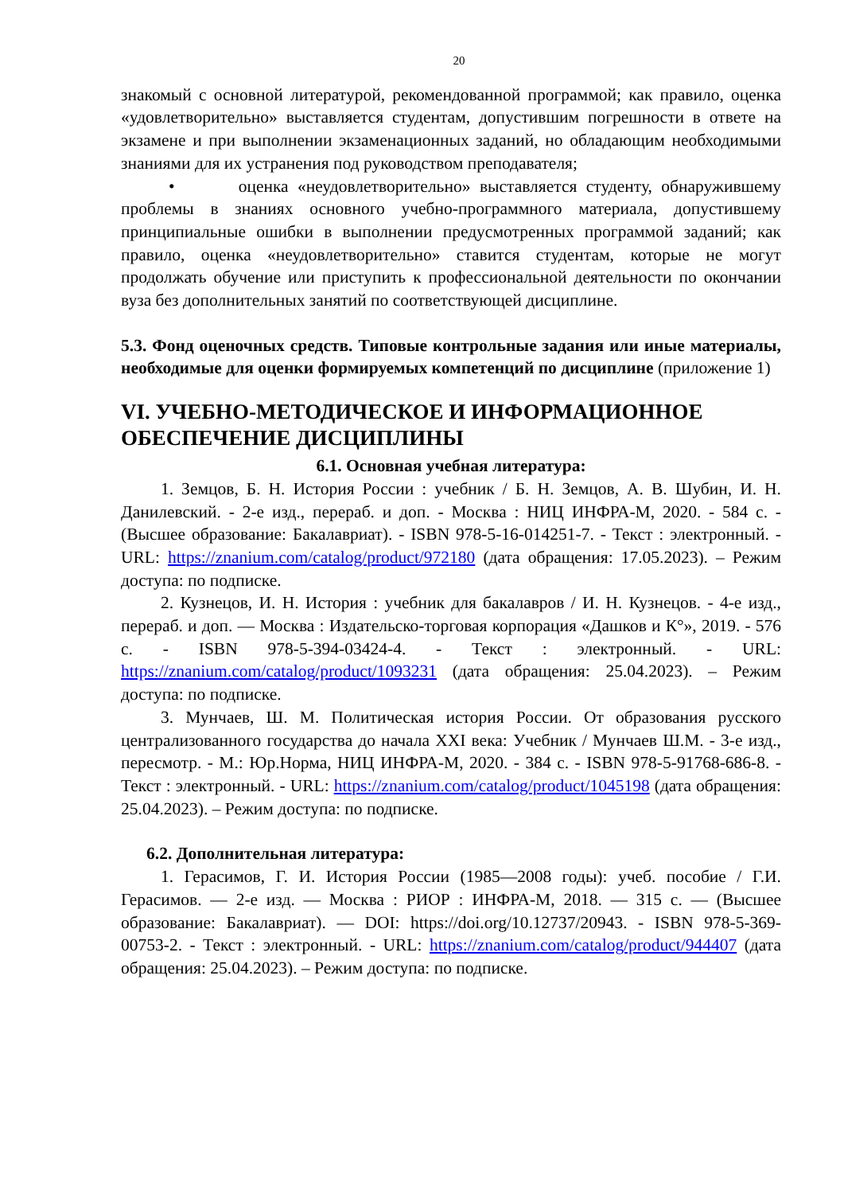20
знакомый с основной литературой, рекомендованной программой; как правило, оценка «удовлетворительно» выставляется студентам, допустившим погрешности в ответе на экзамене и при выполнении экзаменационных заданий, но обладающим необходимыми знаниями для их устранения под руководством преподавателя;
• оценка «неудовлетворительно» выставляется студенту, обнаружившему проблемы в знаниях основного учебно-программного материала, допустившему принципиальные ошибки в выполнении предусмотренных программой заданий; как правило, оценка «неудовлетворительно» ставится студентам, которые не могут продолжать обучение или приступить к профессиональной деятельности по окончании вуза без дополнительных занятий по соответствующей дисциплине.
5.3. Фонд оценочных средств. Типовые контрольные задания или иные материалы, необходимые для оценки формируемых компетенций по дисциплине (приложение 1)
VI. УЧЕБНО-МЕТОДИЧЕСКОЕ И ИНФОРМАЦИОННОЕ ОБЕСПЕЧЕНИЕ ДИСЦИПЛИНЫ
6.1. Основная учебная литература:
1. Земцов, Б. Н. История России : учебник / Б. Н. Земцов, А. В. Шубин, И. Н. Данилевский. - 2-е изд., перераб. и доп. - Москва : НИЦ ИНФРА-М, 2020. - 584 с. - (Высшее образование: Бакалавриат). - ISBN 978-5-16-014251-7. - Текст : электронный. - URL: https://znanium.com/catalog/product/972180 (дата обращения: 17.05.2023). – Режим доступа: по подписке.
2. Кузнецов, И. Н. История : учебник для бакалавров / И. Н. Кузнецов. - 4-е изд., перераб. и доп. — Москва : Издательско-торговая корпорация «Дашков и К°», 2019. - 576 с. - ISBN 978-5-394-03424-4. - Текст : электронный. - URL: https://znanium.com/catalog/product/1093231 (дата обращения: 25.04.2023). – Режим доступа: по подписке.
3. Мунчаев, Ш. М. Политическая история России. От образования русского централизованного государства до начала XXI века: Учебник / Мунчаев Ш.М. - 3-е изд., пересмотр. - М.: Юр.Норма, НИЦ ИНФРА-М, 2020. - 384 с. - ISBN 978-5-91768-686-8. - Текст : электронный. - URL: https://znanium.com/catalog/product/1045198 (дата обращения: 25.04.2023). – Режим доступа: по подписке.
6.2. Дополнительная литература:
1. Герасимов, Г. И. История России (1985—2008 годы): учеб. пособие / Г.И. Герасимов. — 2-е изд. — Москва : РИОР : ИНФРА-М, 2018. — 315 с. — (Высшее образование: Бакалавриат). — DOI: https://doi.org/10.12737/20943. - ISBN 978-5-369-00753-2. - Текст : электронный. - URL: https://znanium.com/catalog/product/944407 (дата обращения: 25.04.2023). – Режим доступа: по подписке.